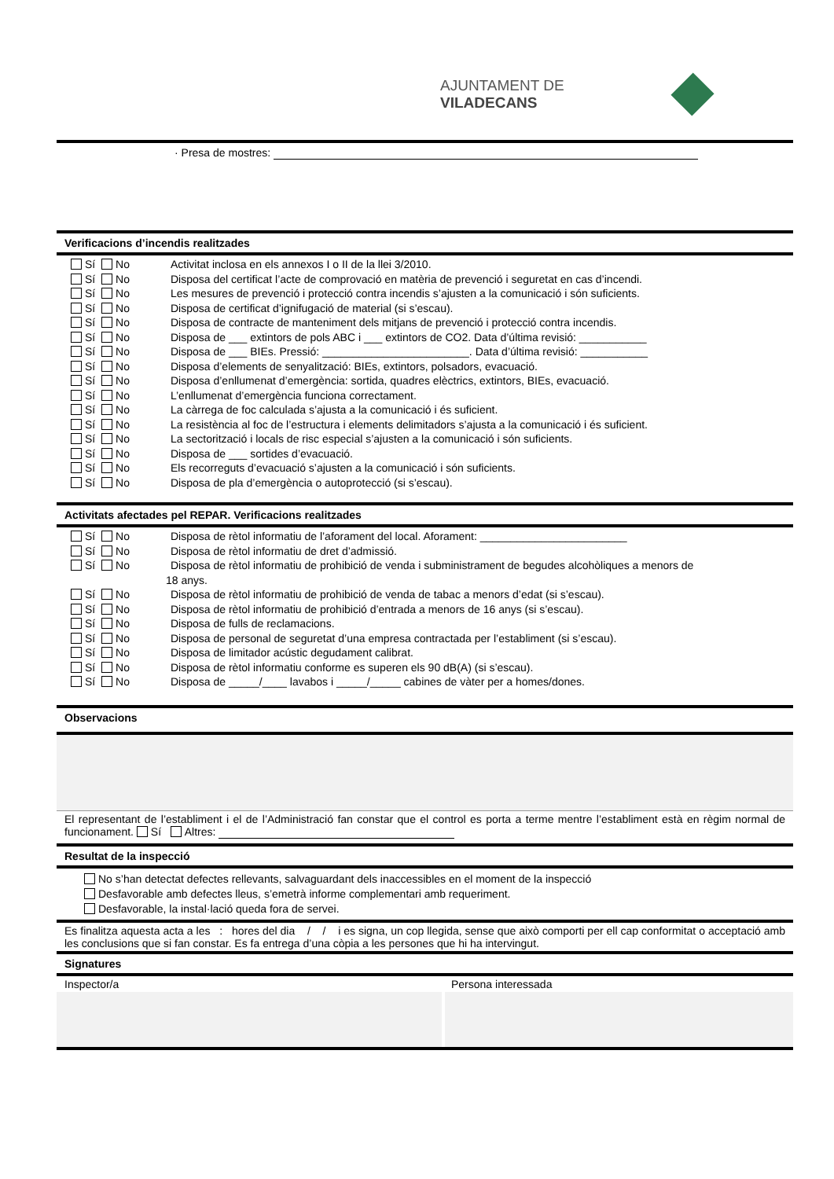AJUNTAMENT DE VILADECANS
· Presa de mostres:
Verificacions d’incendis realitzades
Sí No Activitat inclosa en els annexos I o II de la llei 3/2010.
Sí No Disposa del certificat l’acte de comprovació en matèria de prevenció i seguretat en cas d’incendi.
Sí No Les mesures de prevenció i protecció contra incendis s’ajusten a la comunicació i són suficients.
Sí No Disposa de certificat d’ignifugació de material (si s’escau).
Sí No Disposa de contracte de manteniment dels mitjans de prevenció i protecció contra incendis.
Sí No Disposa de ___ extintors de pols ABC i ___ extintors de CO2. Data d’última revisió: ___________
Sí No Disposa de ___ BIEs. Pressió: ________________________. Data d’última revisió: ___________
Sí No Disposa d’elements de senyalització: BIEs, extintors, polsadors, evacuació.
Sí No Disposa d’enllumenat d’emergència: sortida, quadres elèctrics, extintors, BIEs, evacuació.
Sí No L’enllumenat d’emergència funciona correctament.
Sí No La càrrega de foc calculada s’ajusta a la comunicació i és suficient.
Sí No La resistència al foc de l’estructura i elements delimitadors s’ajusta a la comunicació i és suficient.
Sí No La sectorització i locals de risc especial s’ajusten a la comunicació i són suficients.
Sí No Disposa de ___ sortides d’evacuació.
Sí No Els recorreguts d’evacuació s’ajusten a la comunicació i són suficients.
Sí No Disposa de pla d’emergència o autoprotecció (si s’escau).
Activitats afectades pel REPAR. Verificacions realitzades
Sí No Disposa de rètol informatiu de l’aforament del local. Aforament: ________________________
Sí No Disposa de rètol informatiu de dret d’admissió.
Sí No Disposa de rètol informatiu de prohibició de venda i subministrament de begudes alcohòliques a menors de
18 anys.
Sí No Disposa de rètol informatiu de prohibició de venda de tabac a menors d’edat (si s’escau).
Sí No Disposa de rètol informatiu de prohibició d’entrada a menors de 16 anys (si s’escau).
Sí No Disposa de fulls de reclamacions.
Sí No Disposa de personal de seguretat d’una empresa contractada per l’establiment (si s’escau).
Sí No Disposa de limitador acústic degudament calibrat.
Sí No Disposa de rètol informatiu conforme es superen els 90 dB(A) (si s’escau).
Sí No Disposa de _____/____ lavabos i _____/_____ cabines de vàter per a homes/dones.
Observacions
El representant de l’establiment i el de l’Administració fan constar que el control es porta a terme mentre l’establiment està en règim normal de funcionament. Sí Altres:
Resultat de la inspecció
No s’han detectat defectes rellevants, salvaguardant dels inaccessibles en el moment de la inspecció
Desfavorable amb defectes lleus, s’emetrà informe complementari amb requeriment.
Desfavorable, la instal·lació queda fora de servei.
Es finalitza aquesta acta a les : hores del dia / / i es signa, un cop llegida, sense que això comporti per ell cap conformitat o acceptació amb les conclusions que si fan constar. Es fa entrega d’una còpia a les persones que hi ha intervingut.
Signatures
Inspector/a Persona interessada